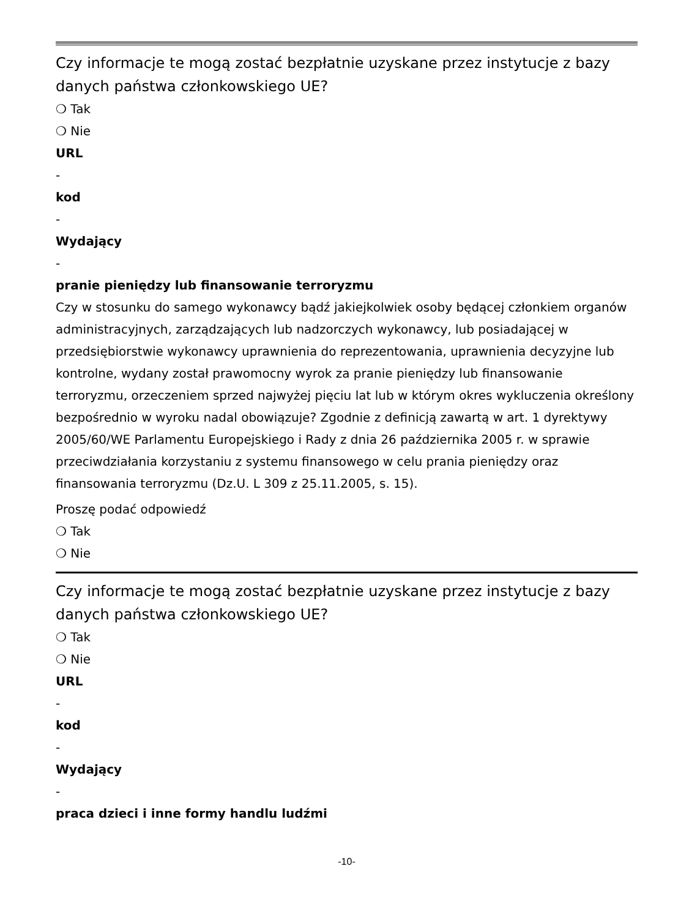Czy informacje te mogą zostać bezpłatnie uzyskane przez instytucje z bazy danych państwa członkowskiego UE?
❍ Tak
❍ Nie
URL
-
kod
-
Wydający
-
pranie pieniędzy lub finansowanie terroryzmu
Czy w stosunku do samego wykonawcy bądź jakiejkolwiek osoby będącej członkiem organów administracyjnych, zarządzających lub nadzorczych wykonawcy, lub posiadającej w przedsiębiorstwie wykonawcy uprawnienia do reprezentowania, uprawnienia decyzyjne lub kontrolne, wydany został prawomocny wyrok za pranie pieniędzy lub finansowanie terroryzmu, orzeczeniem sprzed najwyżej pięciu lat lub w którym okres wykluczenia określony bezpośrednio w wyroku nadal obowiązuje? Zgodnie z definicją zawartą w art. 1 dyrektywy 2005/60/WE Parlamentu Europejskiego i Rady z dnia 26 października 2005 r. w sprawie przeciwdziałania korzystaniu z systemu finansowego w celu prania pieniędzy oraz finansowania terroryzmu (Dz.U. L 309 z 25.11.2005, s. 15).
Proszę podać odpowiedź
❍ Tak
❍ Nie
Czy informacje te mogą zostać bezpłatnie uzyskane przez instytucje z bazy danych państwa członkowskiego UE?
❍ Tak
❍ Nie
URL
-
kod
-
Wydający
-
praca dzieci i inne formy handlu ludźmi
-10-